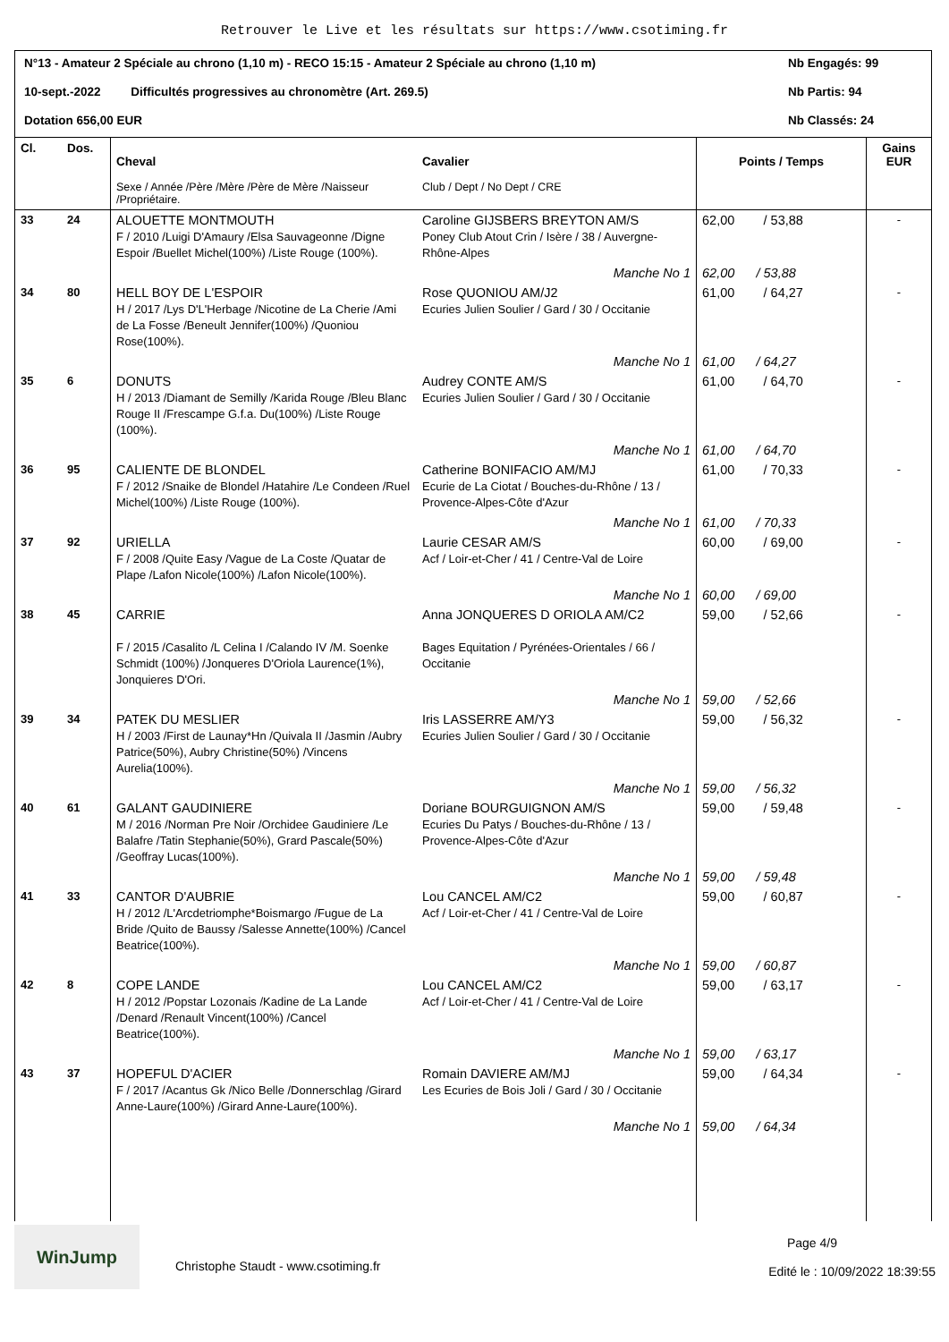Retrouver le Live et les résultats sur https://www.csotiming.fr
N°13 - Amateur 2 Spéciale au chrono (1,10 m) - RECO 15:15 - Amateur 2 Spéciale au chrono (1,10 m) Nb Engagés: 99
10-sept.-2022 Difficultés progressives au chronomètre (Art. 269.5) Nb Partis: 94
Dotation 656,00 EUR Nb Classés: 24
| Cl. | Dos. | Cheval Sexe / Année /Père /Mère /Père de Mère /Naisseur /Propriétaire. | Cavalier Club / Dept / No Dept / CRE | Points / Temps | Gains EUR |
| --- | --- | --- | --- | --- | --- |
| 33 | 24 | ALOUETTE MONTMOUTH F / 2010 /Luigi D'Amaury /Elsa Sauvageonne /Digne Espoir /Buellet Michel(100%) /Liste Rouge (100%). | Caroline GIJSBERS BREYTON AM/S Poney Club Atout Crin / Isère / 38 / Auvergne-Rhône-Alpes | 62,00 / 53,88 | - |
| | | | Manche No 1 | 62,00 / 53,88 | |
| 34 | 80 | HELL BOY DE L'ESPOIR H / 2017 /Lys D'L'Herbage /Nicotine de La Cherie /Ami de La Fosse /Beneult Jennifer(100%) /Quoniou Rose(100%). | Rose QUONIOU AM/J2 Ecuries Julien Soulier / Gard / 30 / Occitanie | 61,00 / 64,27 | - |
| | | | Manche No 1 | 61,00 / 64,27 | |
| 35 | 6 | DONUTS H / 2013 /Diamant de Semilly /Karida Rouge /Bleu Blanc Rouge II /Frescampe G.f.a. Du(100%) /Liste Rouge (100%). | Audrey CONTE AM/S Ecuries Julien Soulier / Gard / 30 / Occitanie | 61,00 / 64,70 | - |
| | | | Manche No 1 | 61,00 / 64,70 | |
| 36 | 95 | CALIENTE DE BLONDEL F / 2012 /Snaike de Blondel /Hatahire /Le Condeen /Ruel Michel(100%) /Liste Rouge (100%). | Catherine BONIFACIO AM/MJ Ecurie de La Ciotat / Bouches-du-Rhône / 13 / Provence-Alpes-Côte d'Azur | 61,00 / 70,33 | - |
| | | | Manche No 1 | 61,00 / 70,33 | |
| 37 | 92 | URIELLA F / 2008 /Quite Easy /Vague de La Coste /Quatar de Plape /Lafon Nicole(100%) /Lafon Nicole(100%). | Laurie CESAR AM/S Acf / Loir-et-Cher / 41 / Centre-Val de Loire | 60,00 / 69,00 | - |
| | | | Manche No 1 | 60,00 / 69,00 | |
| 38 | 45 | CARRIE F / 2015 /Casalito /L Celina I /Calando IV /M. Soenke Schmidt (100%) /Jonqueres D'Oriola Laurence(1%), Jonquieres D'Ori. | Anna JONQUERES D ORIOLA AM/C2 Bages Equitation / Pyrénées-Orientales / 66 / Occitanie | 59,00 / 52,66 | - |
| | | | Manche No 1 | 59,00 / 52,66 | |
| 39 | 34 | PATEK DU MESLIER H / 2003 /First de Launay*Hn /Quivala II /Jasmin /Aubry Patrice(50%), Aubry Christine(50%) /Vincens Aurelia(100%). | Iris LASSERRE AM/Y3 Ecuries Julien Soulier / Gard / 30 / Occitanie | 59,00 / 56,32 | - |
| | | | Manche No 1 | 59,00 / 56,32 | |
| 40 | 61 | GALANT GAUDINIERE M / 2016 /Norman Pre Noir /Orchidee Gaudiniere /Le Balafre /Tatin Stephanie(50%), Grard Pascale(50%) /Geoffray Lucas(100%). | Doriane BOURGUIGNON AM/S Ecuries Du Patys / Bouches-du-Rhône / 13 / Provence-Alpes-Côte d'Azur | 59,00 / 59,48 | - |
| | | | Manche No 1 | 59,00 / 59,48 | |
| 41 | 33 | CANTOR D'AUBRIE H / 2012 /L'Arcdetriomphe*Boismargo /Fugue de La Bride /Quito de Baussy /Salesse Annette(100%) /Cancel Beatrice(100%). | Lou CANCEL AM/C2 Acf / Loir-et-Cher / 41 / Centre-Val de Loire | 59,00 / 60,87 | - |
| | | | Manche No 1 | 59,00 / 60,87 | |
| 42 | 8 | COPE LANDE H / 2012 /Popstar Lozonais /Kadine de La Lande /Denard /Renault Vincent(100%) /Cancel Beatrice(100%). | Lou CANCEL AM/C2 Acf / Loir-et-Cher / 41 / Centre-Val de Loire | 59,00 / 63,17 | - |
| | | | Manche No 1 | 59,00 / 63,17 | |
| 43 | 37 | HOPEFUL D'ACIER F / 2017 /Acantus Gk /Nico Belle /Donnerschlag /Girard Anne-Laure(100%) /Girard Anne-Laure(100%). | Romain DAVIERE AM/MJ Les Ecuries de Bois Joli / Gard / 30 / Occitanie | 59,00 / 64,34 | - |
| | | | Manche No 1 | 59,00 / 64,34 | |
WinJump
Christophe Staudt - www.csotiming.fr
Page 4/9
Edité le : 10/09/2022 18:39:55